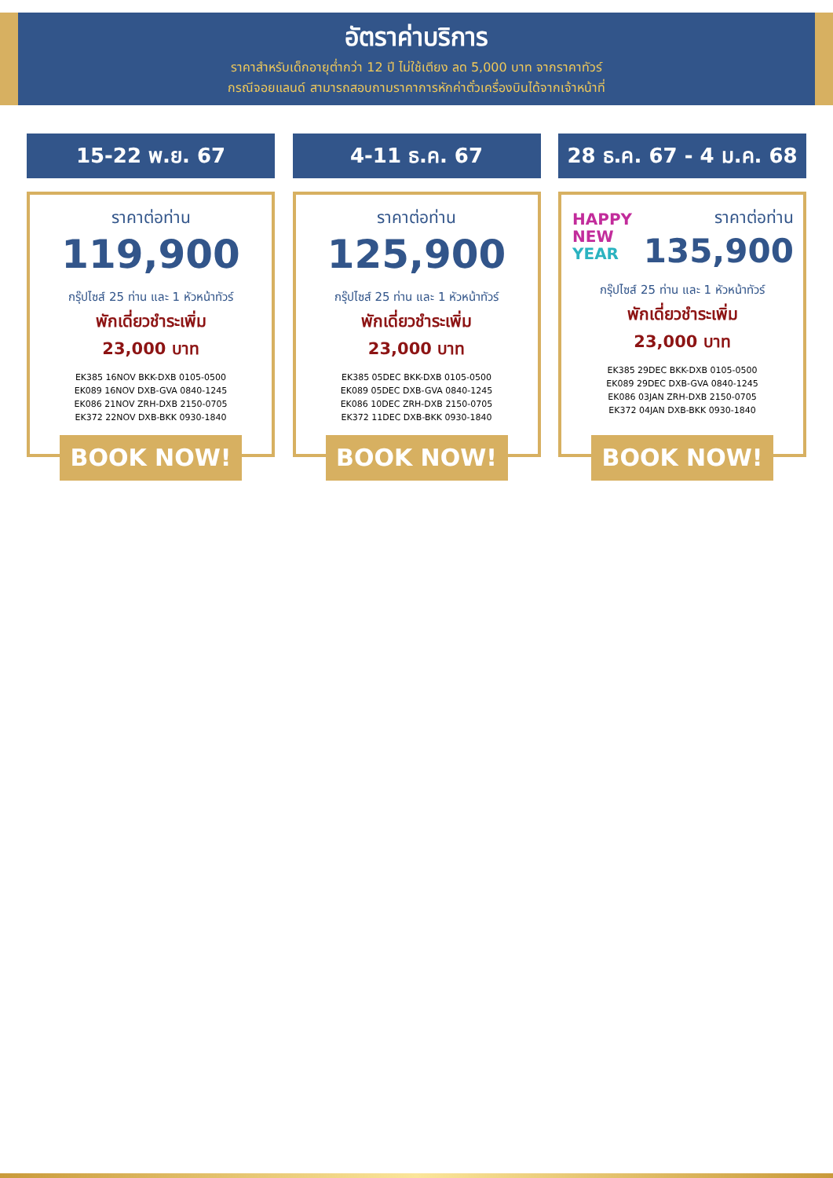อัตราค่าบริการ
ราคาสำหรับเด็กอายุต่ำกว่า 12 ปี ไม่ใช้เตียง ลด 5,000 บาท จากราคาทัวร์
กรณีจอยแลนด์ สามารถสอบถามราคาการหักค่าตั๋วเครื่องบินได้จากเจ้าหน้าที่
15-22 พ.ย. 67
ราคาต่อท่าน
119,900
กรุ๊ปไซส์ 25 ท่าน และ 1 หัวหน้าทัวร์
พักเดี่ยวชำระเพิ่ม
23,000 บาท
EK385 16NOV BKK-DXB 0105-0500
EK089 16NOV DXB-GVA 0840-1245
EK086 21NOV ZRH-DXB 2150-0705
EK372 22NOV DXB-BKK 0930-1840
BOOK NOW!
4-11 ธ.ค. 67
ราคาต่อท่าน
125,900
กรุ๊ปไซส์ 25 ท่าน และ 1 หัวหน้าทัวร์
พักเดี่ยวชำระเพิ่ม
23,000 บาท
EK385 05DEC BKK-DXB 0105-0500
EK089 05DEC DXB-GVA 0840-1245
EK086 10DEC ZRH-DXB 2150-0705
EK372 11DEC DXB-BKK 0930-1840
BOOK NOW!
28 ธ.ค. 67 - 4 ม.ค. 68
HAPPY
NEW
YEAR
ราคาต่อท่าน
135,900
กรุ๊ปไซส์ 25 ท่าน และ 1 หัวหน้าทัวร์
พักเดี่ยวชำระเพิ่ม
23,000 บาท
EK385 29DEC BKK-DXB 0105-0500
EK089 29DEC DXB-GVA 0840-1245
EK086 03JAN ZRH-DXB 2150-0705
EK372 04JAN DXB-BKK 0930-1840
BOOK NOW!